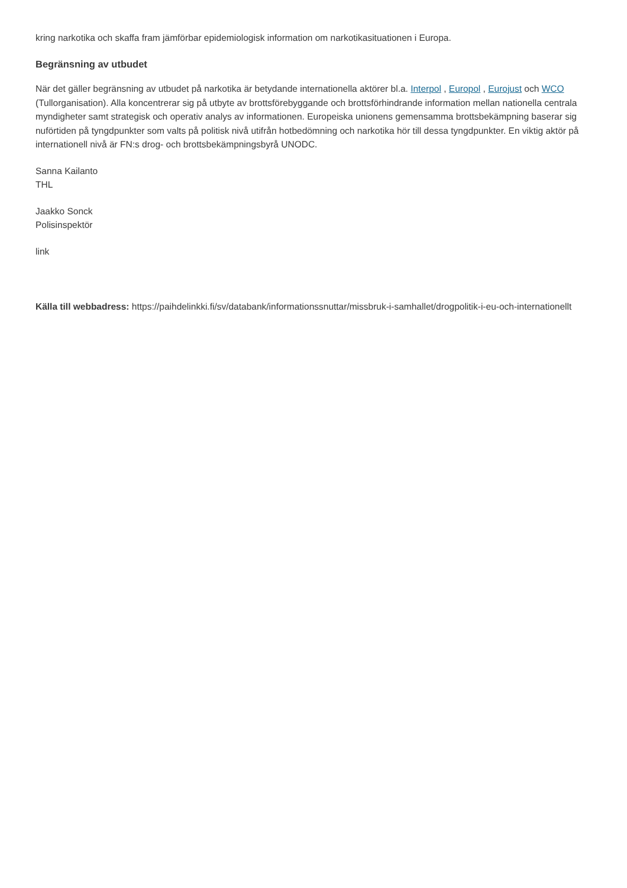kring narkotika och skaffa fram jämförbar epidemiologisk information om narkotikasituationen i Europa.
Begränsning av utbudet
När det gäller begränsning av utbudet på narkotika är betydande internationella aktörer bl.a. Interpol , Europol , Eurojust och WCO (Tullorganisation). Alla koncentrerar sig på utbyte av brottsförebyggande och brottsförhindrande information mellan nationella centrala myndigheter samt strategisk och operativ analys av informationen. Europeiska unionens gemensamma brottsbekämpning baserar sig nuförtiden på tyngdpunkter som valts på politisk nivå utifrån hotbedömning och narkotika hör till dessa tyngdpunkter. En viktig aktör på internationell nivå är FN:s drog- och brottsbekämpningsbyrå UNODC.
Sanna Kailanto
THL
Jaakko Sonck
Polisinspektör
link
Källa till webbadress: https://paihdelinkki.fi/sv/databank/informationssnuttar/missbruk-i-samhallet/drogpolitik-i-eu-och-internationellt